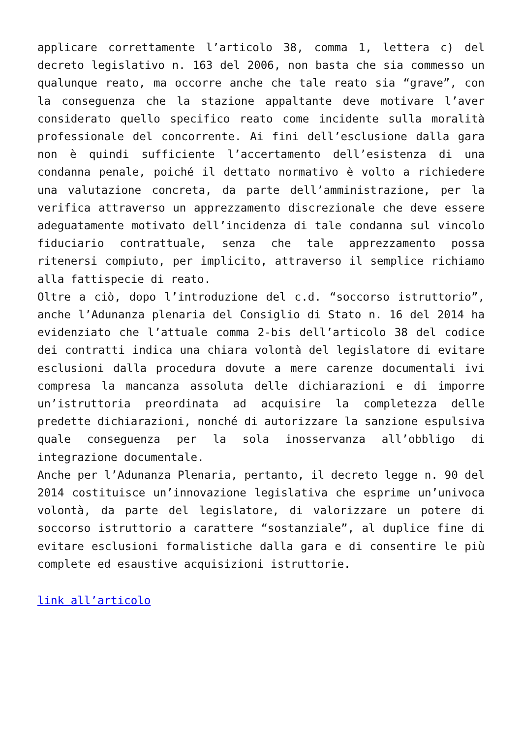applicare correttamente l’articolo 38, comma 1, lettera c) del decreto legislativo n. 163 del 2006, non basta che sia commesso un qualunque reato, ma occorre anche che tale reato sia “grave”, con la conseguenza che la stazione appaltante deve motivare l’aver considerato quello specifico reato come incidente sulla moralità professionale del concorrente. Ai fini dell’esclusione dalla gara non è quindi sufficiente l’accertamento dell’esistenza di una condanna penale, poiché il dettato normativo è volto a richiedere una valutazione concreta, da parte dell’amministrazione, per la verifica attraverso un apprezzamento discrezionale che deve essere adeguatamente motivato dell’incidenza di tale condanna sul vincolo fiduciario contrattuale, senza che tale apprezzamento possa ritenersi compiuto, per implicito, attraverso il semplice richiamo alla fattispecie di reato.
Oltre a ciò, dopo l’introduzione del c.d. “soccorso istruttorio”, anche l’Adunanza plenaria del Consiglio di Stato n. 16 del 2014 ha evidenziato che l’attuale comma 2-bis dell’articolo 38 del codice dei contratti indica una chiara volontà del legislatore di evitare esclusioni dalla procedura dovute a mere carenze documentali ivi compresa la mancanza assoluta delle dichiarazioni e di imporre un’istruttoria preordinata ad acquisire la completezza delle predette dichiarazioni, nonché di autorizzare la sanzione espulsiva quale conseguenza per la sola inosservanza all’obbligo di integrazione documentale.
Anche per l’Adunanza Plenaria, pertanto, il decreto legge n. 90 del 2014 costituisce un’innovazione legislativa che esprime un’univoca volontà, da parte del legislatore, di valorizzare un potere di soccorso istruttorio a carattere “sostanziale”, al duplice fine di evitare esclusioni formalistiche dalla gara e di consentire le più complete ed esaustive acquisizioni istruttorie.
link all’articolo